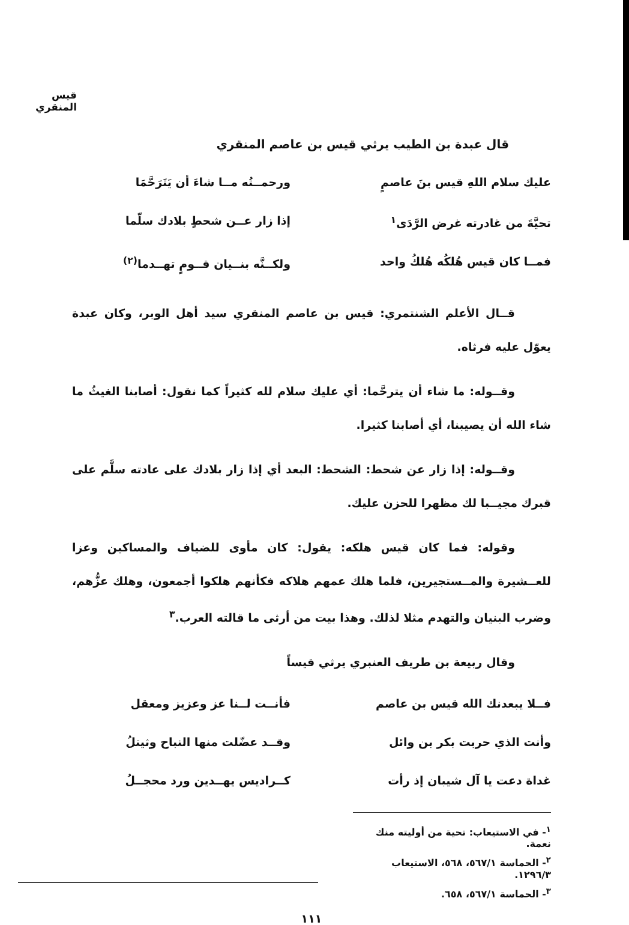قيس المنقري
قال عبدة بن الطيب يرثي قيس بن عاصم المنقري
عليك سلام اللهِ قيس بنَ عاصمٍ ورحمــتُه مــا شاءَ أن يَتَرَحَّمَا
تحيَّةَ من غادرته غرض الرَّدَى<sup>١</sup>
إذا زار عــن شحطٍ بلادك سلّما
فمــا كان قيس هُلكُه هُلكُ واحد
ولكــنَّه بنــيان قــومٍ تهــدما<sup>(٢)</sup>
قــال الأعلم الشنتمري: قيس بن عاصم المنقري سيد أهل الوبر، وكان عبدة يعوّل عليه فرثاه.
وقــوله: ما شاء أن يترحَّما: أي عليك سلام لله كثيراً كما نقول: أصابنا الغيثُ ما شاء الله أن يصيبنا، أي أصابنا كثيرا.
وقــوله: إذا زار عن شحط: الشحط: البعد أي إذا زار بلادك على عادته سلَّم على قبرك مجيــبا لك مظهرا للحزن عليك.
وقوله: فما كان قيس هلكه: يقول: كان مأوى للضياف والمساكين وعزا للعــشيرة والمــستجيرين، فلما هلك عمهم هلاكه فكأنهم هلكوا أجمعون، وهلك عزُّهم، وضرب البنيان والتهدم مثلا لذلك. وهذا بيت من أرثى ما قالته العرب.<sup>٣</sup>
وقال ربيعة بن طريف العنبري يرثي قيساً
فــلا يبعدنك الله قيس بن عاصم فأنــت لــنا عز وعزيز ومعقل
وأنت الذي حربت بكر بن وائل وقــد عضّلت منها النباح وثيتلُ
غداة دعت يا آل شيبان إذ رأت كــراديس يهــدين ورد محجــلُ
<sup>١</sup>- في الاستيعاب: تحية من أوليته منك نعمة.
<sup>٢</sup>- الحماسة ٥٦٧/١، ٥٦٨، الاستيعاب ١٢٩٦/٣.
<sup>٣</sup>- الحماسة ٥٦٧/١، ٦٥٨.
١١١